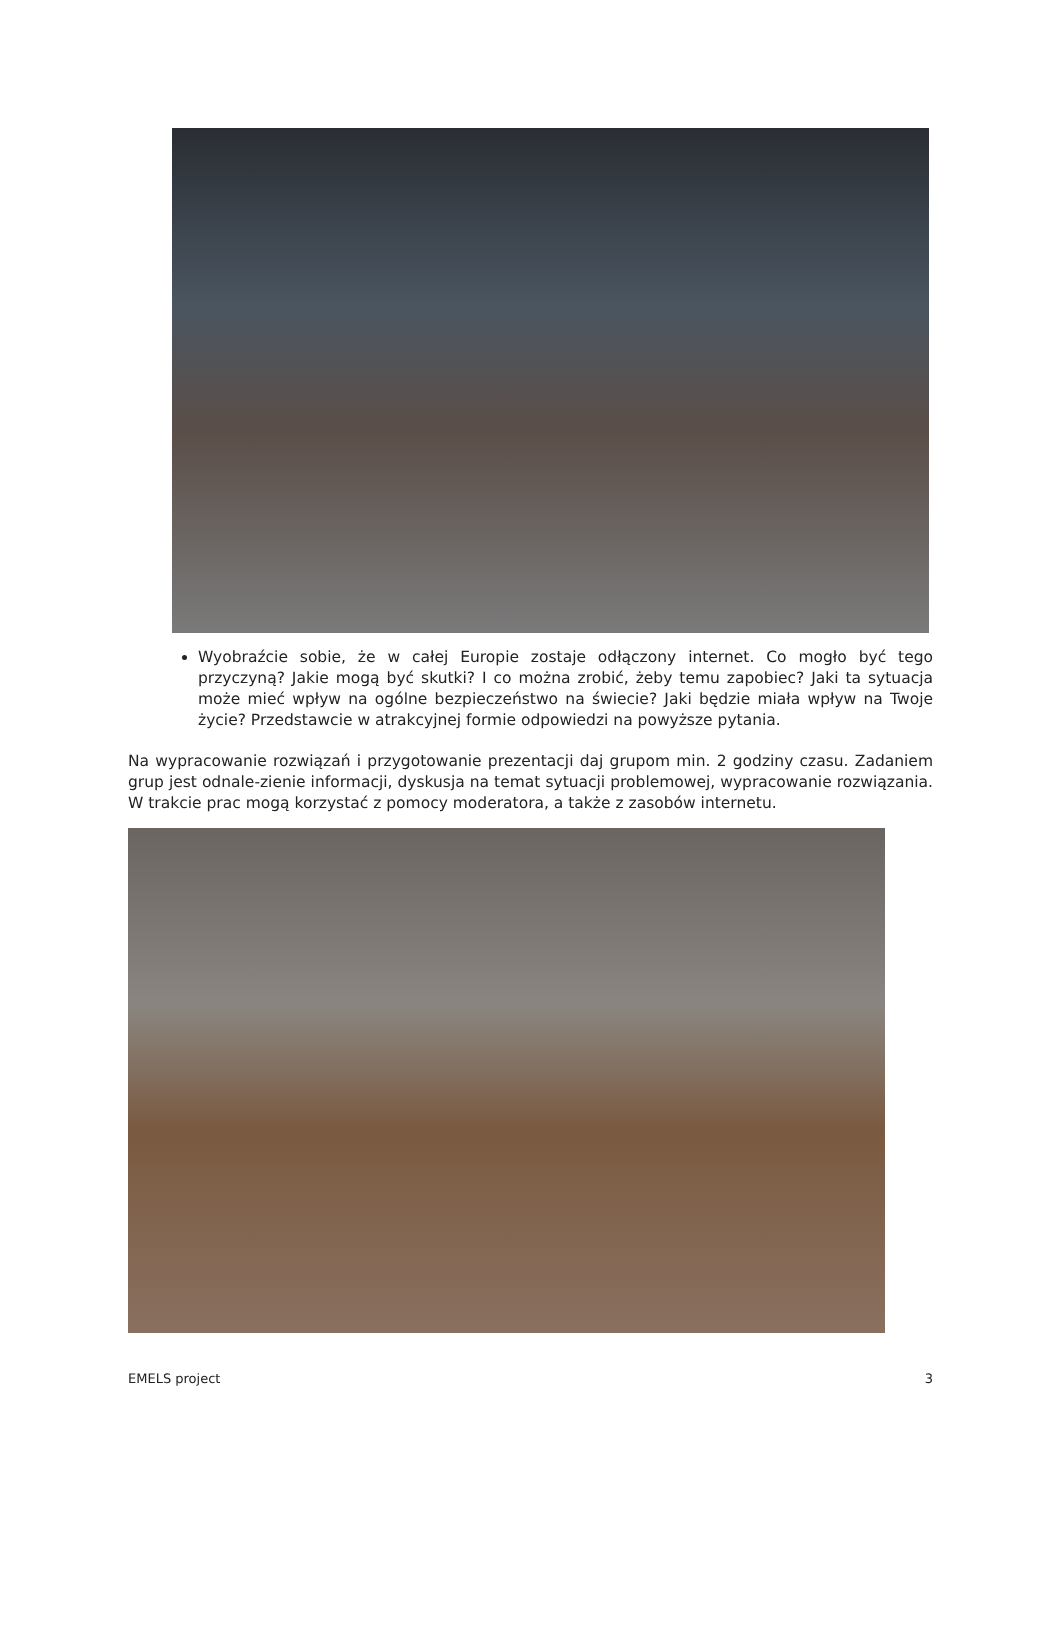Wyobraźcie sobie, że w całej Europie zostaje odłączony internet. Co mogło być tego przyczyną? Jakie mogą być skutki? I co można zrobić, żeby temu zapobiec? Jaki ta sytuacja może mieć wpływ na ogólne bezpieczeństwo na świecie? Jaki będzie miała wpływ na Twoje życie? Przedstawcie w atrakcyjnej formie odpowiedzi na powyższe pytania.
Na wypracowanie rozwiązań i przygotowanie prezentacji daj grupom min. 2 godziny czasu. Zadaniem grup jest odnale-zienie informacji, dyskusja na temat sytuacji problemowej, wypracowanie rozwiązania. W trakcie prac mogą korzystać z pomocy moderatora, a także z zasobów internetu.
EMELS project 3